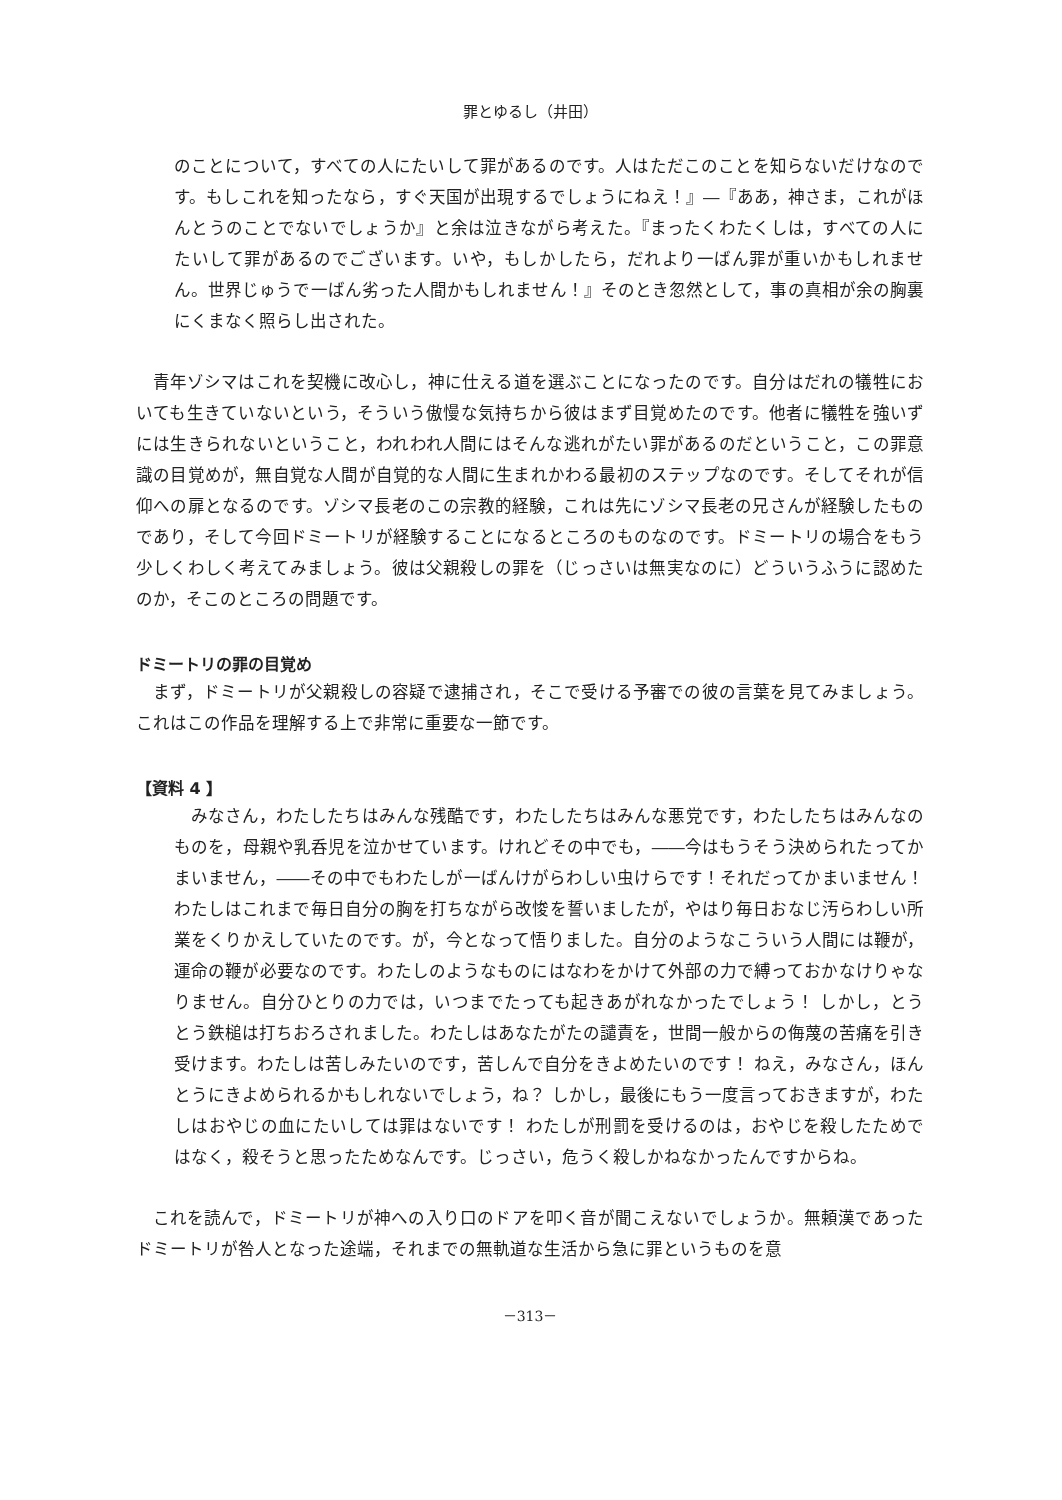罪とゆるし（井田）
のことについて，すべての人にたいして罪があるのです。人はただこのことを知らないだけなのです。もしこれを知ったなら，すぐ天国が出現するでしょうにねえ！』―『ああ，神さま，これがほんとうのことでないでしょうか』と余は泣きながら考えた。『まったくわたくしは，すべての人にたいして罪があるのでございます。いや，もしかしたら，だれより一ばん罪が重いかもしれません。世界じゅうで一ばん劣った人間かもしれません！』そのとき忽然として，事の真相が余の胸裏にくまなく照らし出された。
青年ゾシマはこれを契機に改心し，神に仕える道を選ぶことになったのです。自分はだれの犠牲においても生きていないという，そういう傲慢な気持ちから彼はまず目覚めたのです。他者に犠牲を強いずには生きられないということ，われわれ人間にはそんな逃れがたい罪があるのだということ，この罪意識の目覚めが，無自覚な人間が自覚的な人間に生まれかわる最初のステップなのです。そしてそれが信仰への扉となるのです。ゾシマ長老のこの宗教的経験，これは先にゾシマ長老の兄さんが経験したものであり，そして今回ドミートリが経験することになるところのものなのです。ドミートリの場合をもう少しくわしく考えてみましょう。彼は父親殺しの罪を（じっさいは無実なのに）どういうふうに認めたのか，そこのところの問題です。
ドミートリの罪の目覚め
まず，ドミートリが父親殺しの容疑で逮捕され，そこで受ける予審での彼の言葉を見てみましょう。これはこの作品を理解する上で非常に重要な一節です。
【資料 4 】
みなさん，わたしたちはみんな残酷です，わたしたちはみんな悪党です，わたしたちはみんなのものを，母親や乳呑児を泣かせています。けれどその中でも，――今はもうそう決められたってかまいません，――その中でもわたしが一ばんけがらわしい虫けらです！それだってかまいません！わたしはこれまで毎日自分の胸を打ちながら改悛を誓いましたが，やはり毎日おなじ汚らわしい所業をくりかえしていたのです。が，今となって悟りました。自分のようなこういう人間には鞭が，運命の鞭が必要なのです。わたしのようなものにはなわをかけて外部の力で縛っておかなけりゃなりません。自分ひとりの力では，いつまでたっても起きあがれなかったでしょう！ しかし，とうとう鉄槌は打ちおろされました。わたしはあなたがたの譴責を，世間一般からの侮蔑の苦痛を引き受けます。わたしは苦しみたいのです，苦しんで自分をきよめたいのです！ ねえ，みなさん，ほんとうにきよめられるかもしれないでしょう，ね？ しかし，最後にもう一度言っておきますが，わたしはおやじの血にたいしては罪はないです！ わたしが刑罰を受けるのは，おやじを殺したためではなく，殺そうと思ったためなんです。じっさい，危うく殺しかねなかったんですからね。
これを読んで，ドミートリが神への入り口のドアを叩く音が聞こえないでしょうか。無頼漢であったドミートリが咎人となった途端，それまでの無軌道な生活から急に罪というものを意
－313－